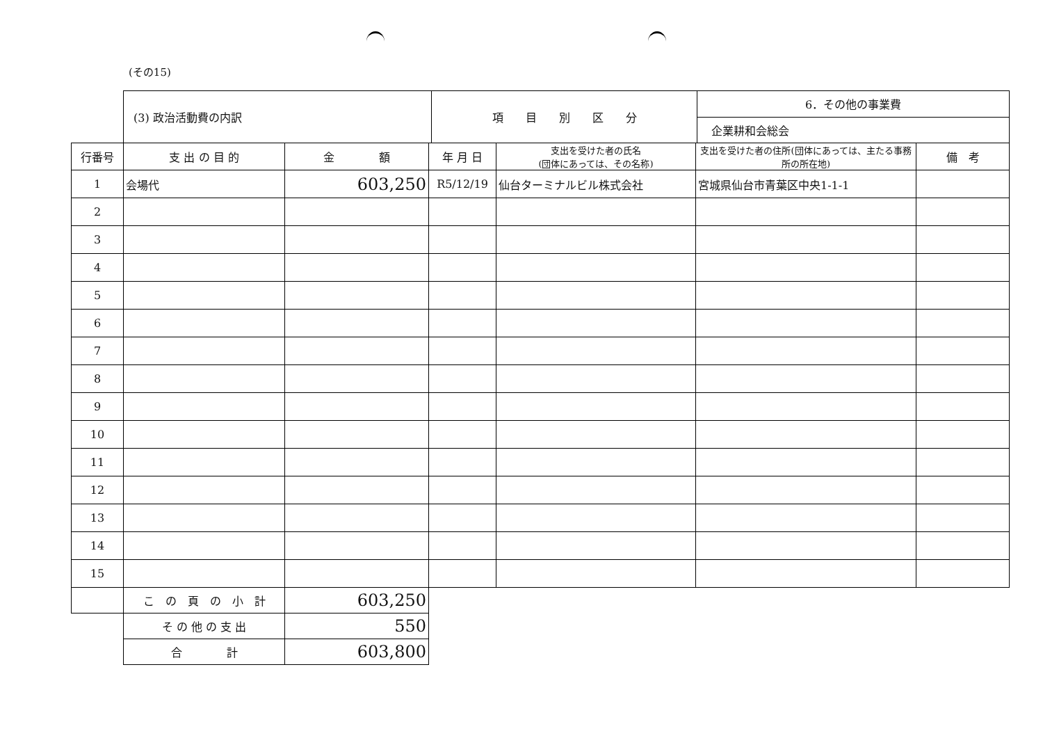(その15)
| (3) 政治活動費の内訳 | 項 目 別 区 分 | 6．その他の事業費 |
| | | 企業耕和会総会 |
| 行番号 | 支 出 の 目 的 | 金 額 | 年 月 日 | 支出を受けた者の氏名 (団体にあっては、その名称) | 支出を受けた者の住所(団体にあっては、主たる事務所の所在地) | 備 考 |
| --- | --- | --- | --- | --- | --- | --- |
| 1 | 会場代 | 603,250 | R5/12/19 | 仙台ターミナルビル株式会社 | 宮城県仙台市青葉区中央1-1-1 | |
| 2 | | | | | | |
| 3 | | | | | | |
| 4 | | | | | | |
| 5 | | | | | | |
| 6 | | | | | | |
| 7 | | | | | | |
| 8 | | | | | | |
| 9 | | | | | | |
| 10 | | | | | | |
| 11 | | | | | | |
| 12 | | | | | | |
| 13 | | | | | | |
| 14 | | | | | | |
| 15 | | | | | | |
| | こ の 頁 の 小 計 | 603,250 | | | | |
| | そ の 他 の 支 出 | 550 | | | | |
| | 合 計 | 603,800 | | | | |